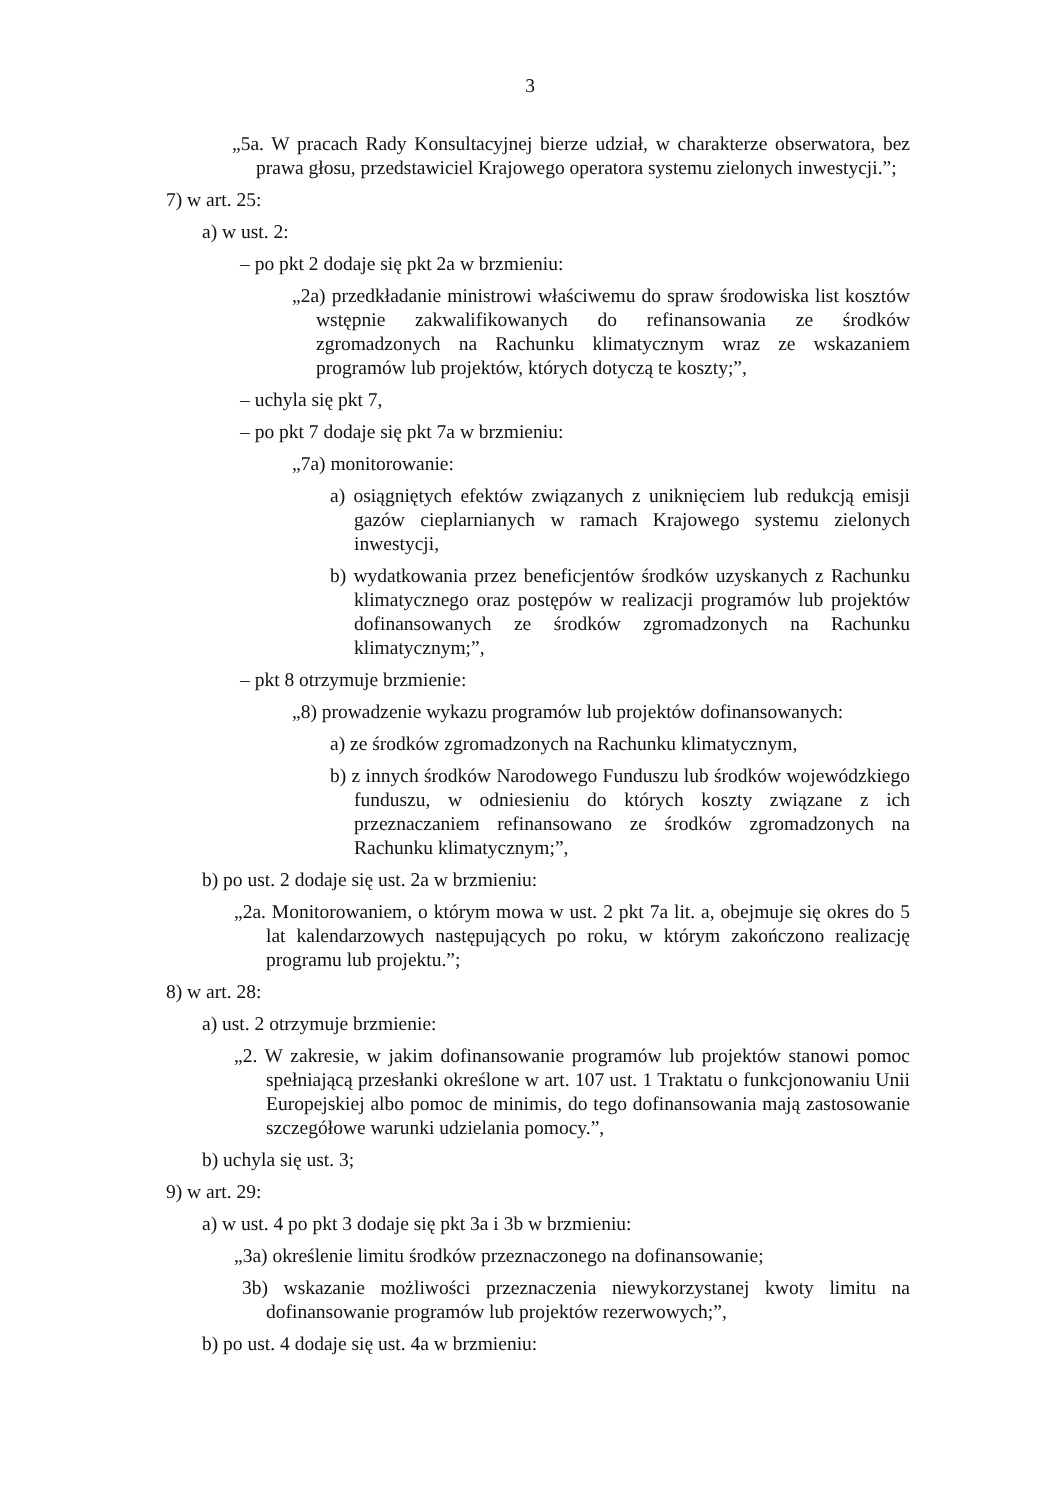3
„5a. W pracach Rady Konsultacyjnej bierze udział, w charakterze obserwatora, bez prawa głosu, przedstawiciel Krajowego operatora systemu zielonych inwestycji.”;
7) w art. 25:
a) w ust. 2:
– po pkt 2 dodaje się pkt 2a w brzmieniu:
„2a) przedkładanie ministrowi właściwemu do spraw środowiska list kosztów wstępnie zakwalifikowanych do refinansowania ze środków zgromadzonych na Rachunku klimatycznym wraz ze wskazaniem programów lub projektów, których dotyczą te koszty;”,
– uchyla się pkt 7,
– po pkt 7 dodaje się pkt 7a w brzmieniu:
„7a) monitorowanie:
a) osiągniętych efektów związanych z uniknięciem lub redukcją emisji gazów cieplarnianych w ramach Krajowego systemu zielonych inwestycji,
b) wydatkowania przez beneficjentów środków uzyskanych z Rachunku klimatycznego oraz postępów w realizacji programów lub projektów dofinansowanych ze środków zgromadzonych na Rachunku klimatycznym;”,
– pkt 8 otrzymuje brzmienie:
„8) prowadzenie wykazu programów lub projektów dofinansowanych:
a) ze środków zgromadzonych na Rachunku klimatycznym,
b) z innych środków Narodowego Funduszu lub środków wojewódzkiego funduszu, w odniesieniu do których koszty związane z ich przeznaczaniem refinansowano ze środków zgromadzonych na Rachunku klimatycznym;”,
b) po ust. 2 dodaje się ust. 2a w brzmieniu:
„2a. Monitorowaniem, o którym mowa w ust. 2 pkt 7a lit. a, obejmuje się okres do 5 lat kalendarzowych następujących po roku, w którym zakończono realizację programu lub projektu.”;
8) w art. 28:
a) ust. 2 otrzymuje brzmienie:
„2. W zakresie, w jakim dofinansowanie programów lub projektów stanowi pomoc spełniającą przesłanki określone w art. 107 ust. 1 Traktatu o funkcjonowaniu Unii Europejskiej albo pomoc de minimis, do tego dofinansowania mają zastosowanie szczegółowe warunki udzielania pomocy.”,
b) uchyla się ust. 3;
9) w art. 29:
a) w ust. 4 po pkt 3 dodaje się pkt 3a i 3b w brzmieniu:
„3a) określenie limitu środków przeznaczonego na dofinansowanie;
3b) wskazanie możliwości przeznaczenia niewykorzystanej kwoty limitu na dofinansowanie programów lub projektów rezerwowych;”,
b) po ust. 4 dodaje się ust. 4a w brzmieniu: